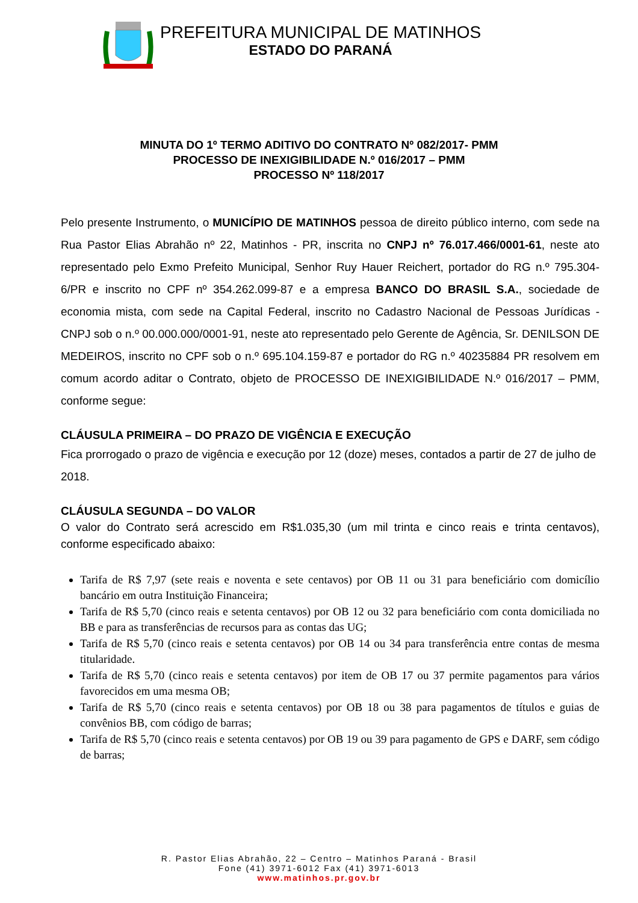PREFEITURA MUNICIPAL DE MATINHOS
ESTADO DO PARANÁ
MINUTA DO 1º TERMO ADITIVO DO CONTRATO Nº 082/2017- PMM
PROCESSO DE INEXIGIBILIDADE N.º 016/2017 – PMM
PROCESSO Nº 118/2017
Pelo presente Instrumento, o MUNICÍPIO DE MATINHOS pessoa de direito público interno, com sede na Rua Pastor Elias Abrahão nº 22, Matinhos - PR, inscrita no CNPJ nº 76.017.466/0001-61, neste ato representado pelo Exmo Prefeito Municipal, Senhor Ruy Hauer Reichert, portador do RG n.º 795.304-6/PR e inscrito no CPF nº 354.262.099-87 e a empresa BANCO DO BRASIL S.A., sociedade de economia mista, com sede na Capital Federal, inscrito no Cadastro Nacional de Pessoas Jurídicas - CNPJ sob o n.º 00.000.000/0001-91, neste ato representado pelo Gerente de Agência, Sr. DENILSON DE MEDEIROS, inscrito no CPF sob o n.º 695.104.159-87 e portador do RG n.º 40235884 PR resolvem em comum acordo aditar o Contrato, objeto de PROCESSO DE INEXIGIBILIDADE N.º 016/2017 – PMM, conforme segue:
CLÁUSULA PRIMEIRA – DO PRAZO DE VIGÊNCIA E EXECUÇÃO
Fica prorrogado o prazo de vigência e execução por 12 (doze) meses, contados a partir de 27 de julho de 2018.
CLÁUSULA SEGUNDA – DO VALOR
O valor do Contrato será acrescido em R$1.035,30 (um mil trinta e cinco reais e trinta centavos), conforme especificado abaixo:
Tarifa de R$ 7,97 (sete reais e noventa e sete centavos) por OB 11 ou 31 para beneficiário com domicílio bancário em outra Instituição Financeira;
Tarifa de R$ 5,70 (cinco reais e setenta centavos) por OB 12 ou 32 para beneficiário com conta domiciliada no BB e para as transferências de recursos para as contas das UG;
Tarifa de R$ 5,70 (cinco reais e setenta centavos) por OB 14 ou 34 para transferência entre contas de mesma titularidade.
Tarifa de R$ 5,70 (cinco reais e setenta centavos) por item de OB 17 ou 37 permite pagamentos para vários favorecidos em uma mesma OB;
Tarifa de R$ 5,70 (cinco reais e setenta centavos) por OB 18 ou 38 para pagamentos de títulos e guias de convênios BB, com código de barras;
Tarifa de R$ 5,70 (cinco reais e setenta centavos) por OB 19 ou 39 para pagamento de GPS e DARF, sem código de barras;
R. Pastor Elias Abrahão, 22 – Centro – Matinhos Paraná - Brasil
Fone (41) 3971-6012 Fax (41) 3971-6013
www.matinhos.pr.gov.br